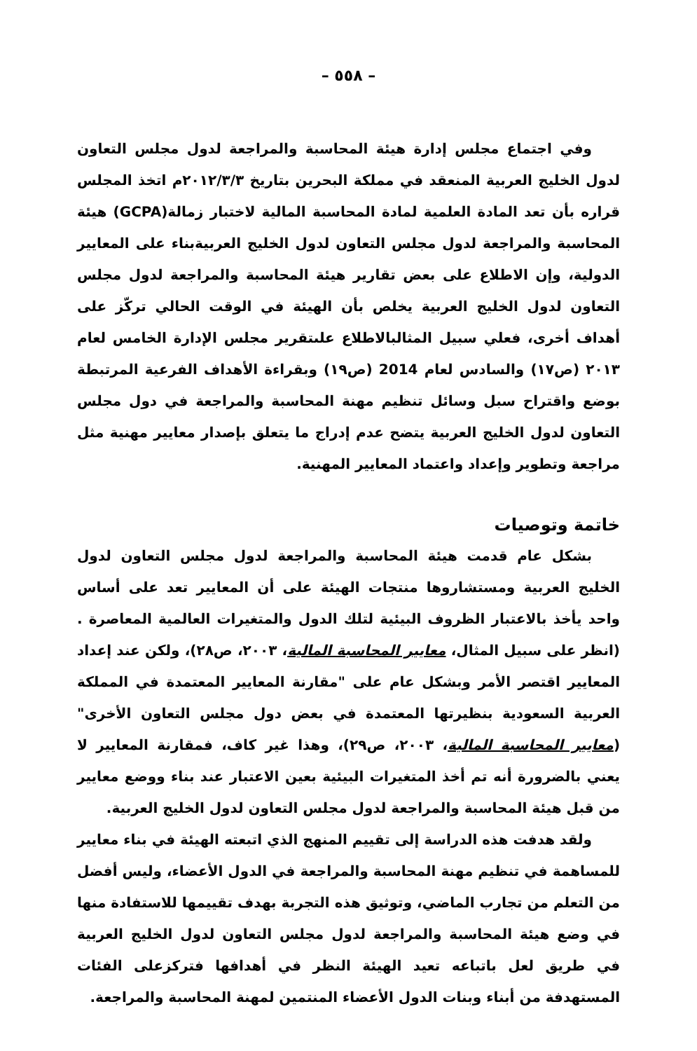– ٥٥٨ –
وفي اجتماع مجلس إدارة هيئة المحاسبة والمراجعة لدول مجلس التعاون لدول الخليج العربية المنعقد في مملكة البحرين بتاريخ ٢٠١٢/٣/٣م اتخذ المجلس قراره بأن تعد المادة العلمية لمادة المحاسبة المالية لاختبار زمالة(GCPA) هيئة المحاسبة والمراجعة لدول مجلس التعاون لدول الخليج العربيةبناء على المعايير الدولية، وإن الاطلاع على بعض تقارير هيئة المحاسبة والمراجعة لدول مجلس التعاون لدول الخليج العربية يخلص بأن الهيئة في الوقت الحالي تركّز على أهداف أخرى، فعلي سبيل المثالبالاطلاع علىتقرير مجلس الإدارة الخامس لعام ٢٠١٣ (ص١٧) والسادس لعام 2014 (ص١٩) وبقراءة الأهداف الفرعية المرتبطة بوضع واقتراح سبل وسائل تنظيم مهنة المحاسبة والمراجعة في دول مجلس التعاون لدول الخليج العربية يتضح عدم إدراج ما يتعلق بإصدار معايير مهنية مثل مراجعة وتطوير وإعداد واعتماد المعايير المهنية.
خاتمة وتوصيات
بشكل عام قدمت هيئة المحاسبة والمراجعة لدول مجلس التعاون لدول الخليج العربية ومستشاروها منتجات الهيئة على أن المعايير تعد على أساس واحد يأخذ بالاعتبار الظروف البيئية لتلك الدول والمتغيرات العالمية المعاصرة . (انظر على سبيل المثال، معايير المحاسبة المالية، ٢٠٠٣، ص٢٨)، ولكن عند إعداد المعايير اقتصر الأمر وبشكل عام على "مقارنة المعايير المعتمدة في المملكة العربية السعودية بنظيرتها المعتمدة في بعض دول مجلس التعاون الأخرى" (معايير المحاسبة المالية، ٢٠٠٣، ص٢٩)، وهذا غير كاف، فمقارنة المعايير لا يعني بالضرورة أنه تم أخذ المتغيرات البيئية بعين الاعتبار عند بناء ووضع معايير من قبل هيئة المحاسبة والمراجعة لدول مجلس التعاون لدول الخليج العربية.
ولقد هدفت هذه الدراسة إلى تقييم المنهج الذي اتبعته الهيئة في بناء معايير للمساهمة في تنظيم مهنة المحاسبة والمراجعة في الدول الأعضاء، وليس أفضل من التعلم من تجارب الماضي، وتوثيق هذه التجربة بهدف تقييمها للاستفادة منها في وضع هيئة المحاسبة والمراجعة لدول مجلس التعاون لدول الخليج العربية في طريق لعل باتباعه تعيد الهيئة النظر في أهدافها فتركزعلى الفئات المستهدفة من أبناء وبنات الدول الأعضاء المنتمين لمهنة المحاسبة والمراجعة.